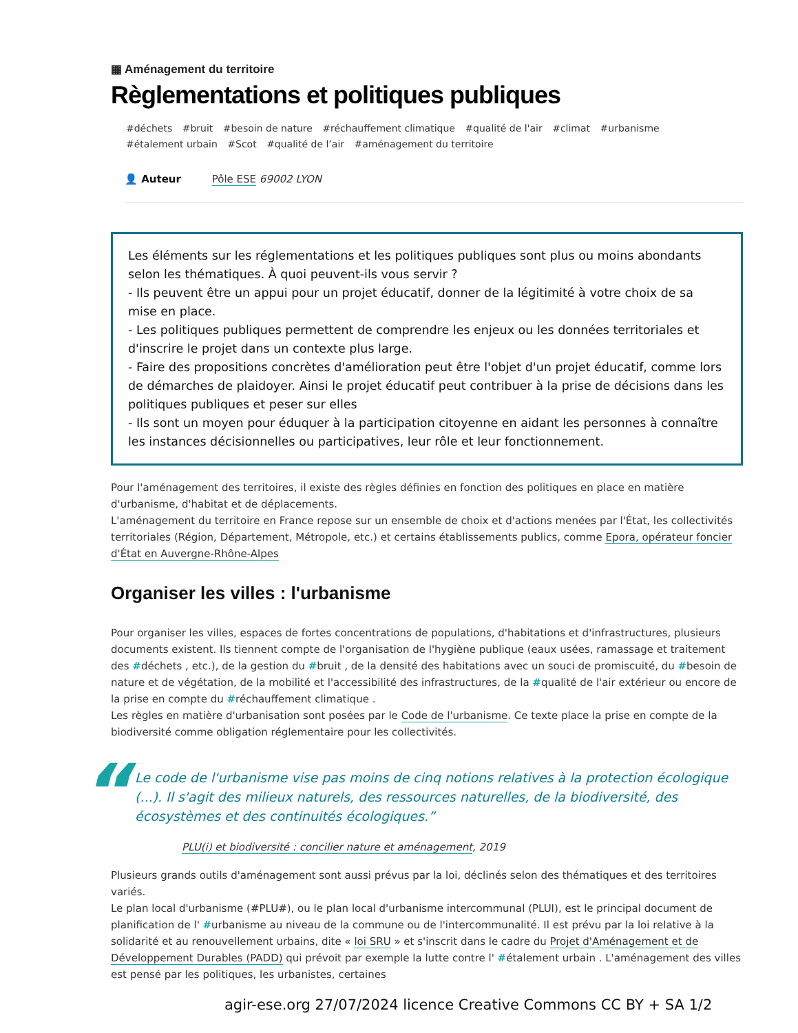▦ Aménagement du territoire
Règlementations et politiques publiques
#déchets #bruit #besoin de nature #réchauffement climatique #qualité de l'air #climat #urbanisme
#étalement urbain #Scot #qualité de l’air #aménagement du territoire
👤 Auteur Pôle ESE 69002 LYON
Les éléments sur les réglementations et les politiques publiques sont plus ou moins abondants selon les thématiques. À quoi peuvent-ils vous servir ?
- Ils peuvent être un appui pour un projet éducatif, donner de la légitimité à votre choix de sa mise en place.
- Les politiques publiques permettent de comprendre les enjeux ou les données territoriales et d'inscrire le projet dans un contexte plus large.
- Faire des propositions concrètes d'amélioration peut être l'objet d'un projet éducatif, comme lors de démarches de plaidoyer. Ainsi le projet éducatif peut contribuer à la prise de décisions dans les politiques publiques et peser sur elles
- Ils sont un moyen pour éduquer à la participation citoyenne en aidant les personnes à connaître les instances décisionnelles ou participatives, leur rôle et leur fonctionnement.
Pour l'aménagement des territoires, il existe des règles définies en fonction des politiques en place en matière d'urbanisme, d'habitat et de déplacements.
L'aménagement du territoire en France repose sur un ensemble de choix et d'actions menées par l'État, les collectivités territoriales (Région, Département, Métropole, etc.) et certains établissements publics, comme Epora, opérateur foncier d'État en Auvergne-Rhône-Alpes
Organiser les villes : l'urbanisme
Pour organiser les villes, espaces de fortes concentrations de populations, d'habitations et d'infrastructures, plusieurs documents existent. Ils tiennent compte de l'organisation de l'hygiène publique (eaux usées, ramassage et traitement des #déchets , etc.), de la gestion du #bruit , de la densité des habitations avec un souci de promiscuité, du #besoin de nature et de végétation, de la mobilité et l'accessibilité des infrastructures, de la #qualité de l'air extérieur ou encore de la prise en compte du #réchauffement climatique .
Les règles en matière d'urbanisation sont posées par le Code de l'urbanisme. Ce texte place la prise en compte de la biodiversité comme obligation réglementaire pour les collectivités.
“Le code de l'urbanisme vise pas moins de cinq notions relatives à la protection écologique (...). Il s'agit des milieux naturels, des ressources naturelles, de la biodiversité, des écosystèmes et des continuités écologiques.”
PLU(i) et biodiversité : concilier nature et aménagement, 2019
Plusieurs grands outils d'aménagement sont aussi prévus par la loi, déclinés selon des thématiques et des territoires variés.
Le plan local d'urbanisme (#PLU#), ou le plan local d'urbanisme intercommunal (PLUI), est le principal document de planification de l' #urbanisme au niveau de la commune ou de l'intercommunalité. Il est prévu par la loi relative à la solidarité et au renouvellement urbains, dite « loi SRU » et s'inscrit dans le cadre du Projet d'Aménagement et de Développement Durables (PADD) qui prévoit par exemple la lutte contre l' #étalement urbain . L'aménagement des villes est pensé par les politiques, les urbanistes, certaines
agir-ese.org 27/07/2024 licence Creative Commons CC BY + SA 1/2